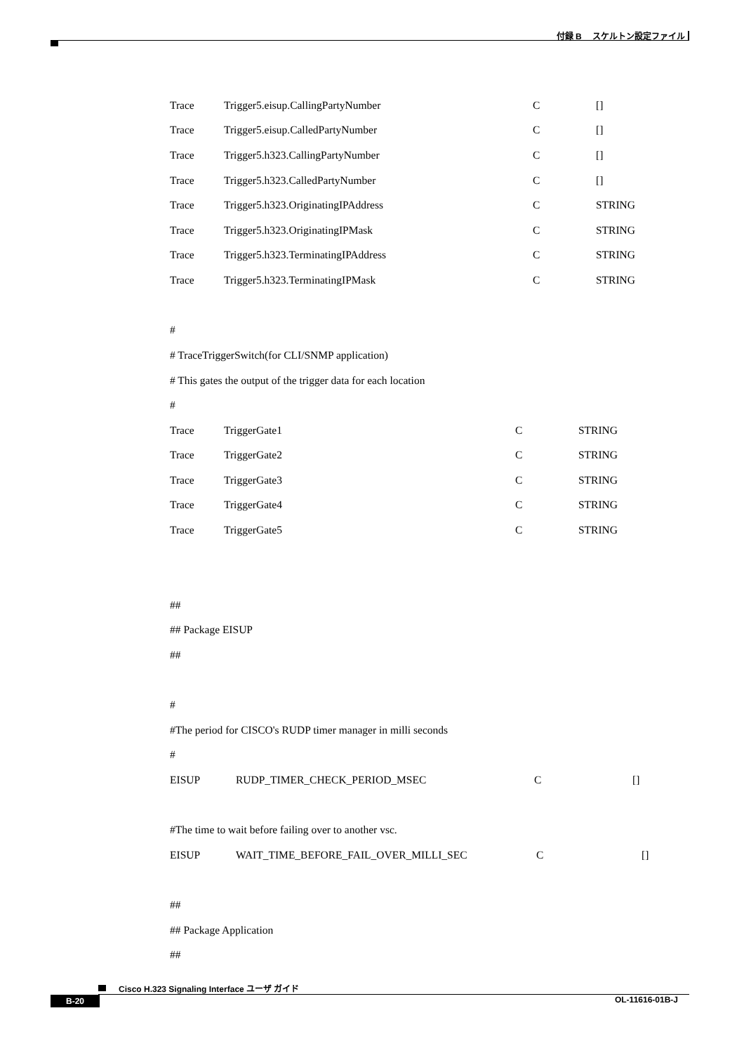付録 B　 スケルトン設定ファイル
| Trace | Trigger5.eisup.CallingPartyNumber | C | [] |
| Trace | Trigger5.eisup.CalledPartyNumber | C | [] |
| Trace | Trigger5.h323.CallingPartyNumber | C | [] |
| Trace | Trigger5.h323.CalledPartyNumber | C | [] |
| Trace | Trigger5.h323.OriginatingIPAddress | C | STRING |
| Trace | Trigger5.h323.OriginatingIPMask | C | STRING |
| Trace | Trigger5.h323.TerminatingIPAddress | C | STRING |
| Trace | Trigger5.h323.TerminatingIPMask | C | STRING |
#
# TraceTriggerSwitch(for CLI/SNMP application)
# This gates the output of the trigger data for each location
#
| Trace | TriggerGate1 | C | STRING |
| Trace | TriggerGate2 | C | STRING |
| Trace | TriggerGate3 | C | STRING |
| Trace | TriggerGate4 | C | STRING |
| Trace | TriggerGate5 | C | STRING |
##
## Package EISUP
##
#
#The period for CISCO's RUDP timer manager in milli seconds
#
| EISUP | RUDP_TIMER_CHECK_PERIOD_MSEC | C | [] |
#The time to wait before failing over to another vsc.
| EISUP | WAIT_TIME_BEFORE_FAIL_OVER_MILLI_SEC | C | [] |
##
## Package Application
##
Cisco H.323 Signaling Interface ユーザ ガイド
B-20 OL-11616-01B-J